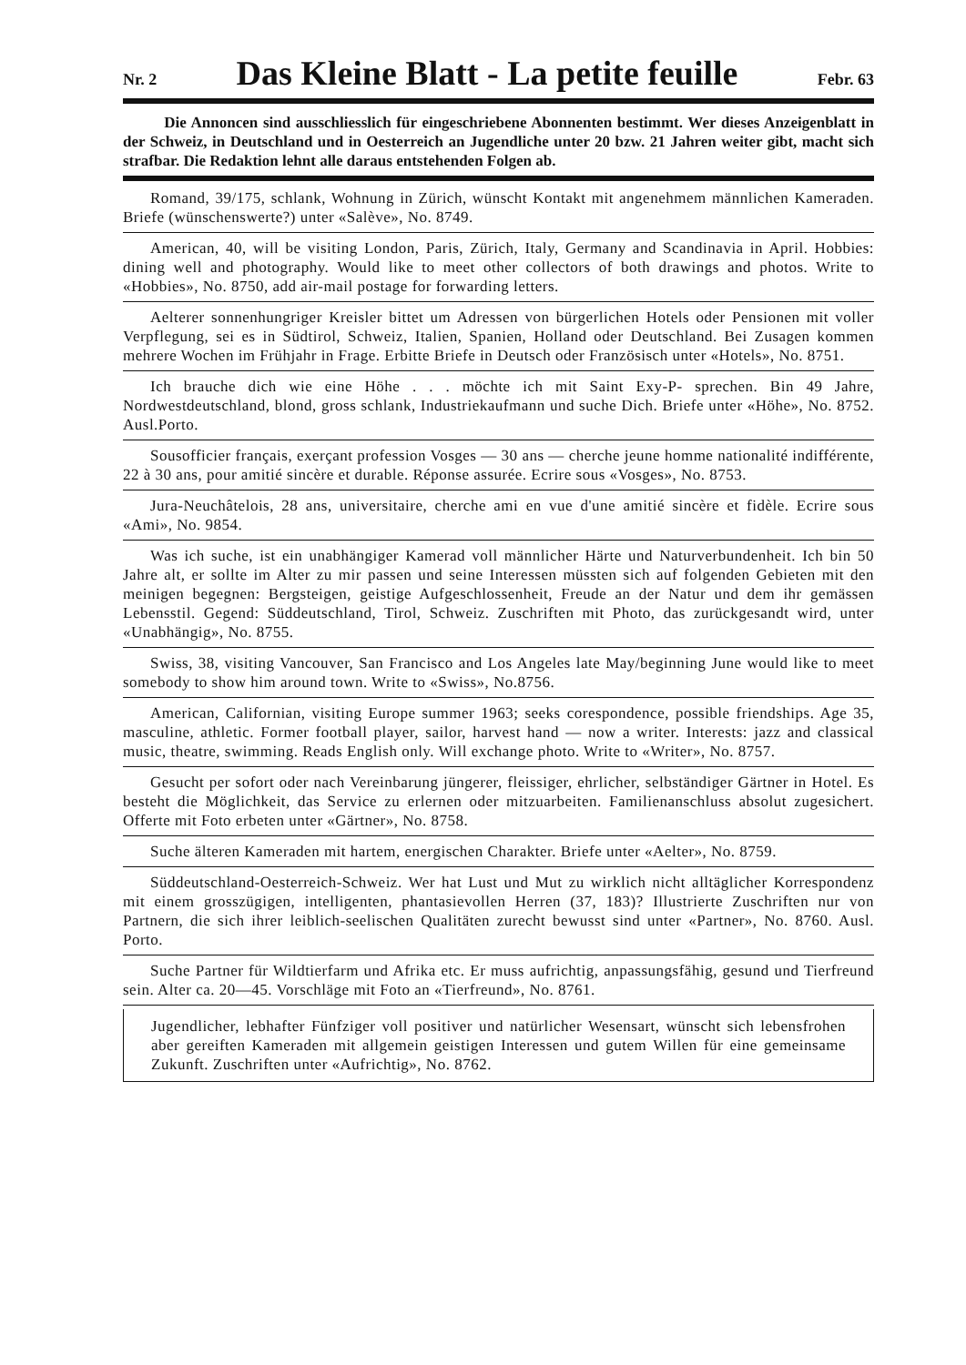Nr. 2
Das Kleine Blatt - La petite feuille
Febr. 63
Die Annoncen sind ausschliesslich für eingeschriebene Abonnenten bestimmt. Wer dieses Anzeigenblatt in der Schweiz, in Deutschland und in Oesterreich an Jugendliche unter 20 bzw. 21 Jahren weiter gibt, macht sich strafbar. Die Redaktion lehnt alle daraus entstehenden Folgen ab.
Romand, 39/175, schlank, Wohnung in Zürich, wünscht Kontakt mit angenehmem männlichen Kameraden. Briefe (wünschenswerte?) unter «Salève», No. 8749.
American, 40, will be visiting London, Paris, Zürich, Italy, Germany and Scandinavia in April. Hobbies: dining well and photography. Would like to meet other collectors of both drawings and photos. Write to «Hobbies», No. 8750, add air-mail postage for forwarding letters.
Aelterer sonnenhungriger Kreisler bittet um Adressen von bürgerlichen Hotels oder Pensionen mit voller Verpflegung, sei es in Südtirol, Schweiz, Italien, Spanien, Holland oder Deutschland. Bei Zusagen kommen mehrere Wochen im Frühjahr in Frage. Erbitte Briefe in Deutsch oder Französisch unter «Hotels», No. 8751.
Ich brauche dich wie eine Höhe . . . möchte ich mit Saint Exy-P- sprechen. Bin 49 Jahre, Nordwestdeutschland, blond, gross schlank, Industriekaufmann und suche Dich. Briefe unter «Höhe», No. 8752. Ausl.Porto.
Sousofficier français, exerçant profession Vosges — 30 ans — cherche jeune homme nationalité indifférente, 22 à 30 ans, pour amitié sincère et durable. Réponse assurée. Ecrire sous «Vosges», No. 8753.
Jura-Neuchâtelois, 28 ans, universitaire, cherche ami en vue d'une amitié sincère et fidèle. Ecrire sous «Ami», No. 9854.
Was ich suche, ist ein unabhängiger Kamerad voll männlicher Härte und Naturverbundenheit. Ich bin 50 Jahre alt, er sollte im Alter zu mir passen und seine Interessen müssten sich auf folgenden Gebieten mit den meinigen begegnen: Bergsteigen, geistige Aufgeschlossenheit, Freude an der Natur und dem ihr gemässen Lebensstil. Gegend: Süddeutschland, Tirol, Schweiz. Zuschriften mit Photo, das zurückgesandt wird, unter «Unabhängig», No. 8755.
Swiss, 38, visiting Vancouver, San Francisco and Los Angeles late May/beginning June would like to meet somebody to show him around town. Write to «Swiss», No.8756.
American, Californian, visiting Europe summer 1963; seeks corespondence, possible friendships. Age 35, masculine, athletic. Former football player, sailor, harvest hand — now a writer. Interests: jazz and classical music, theatre, swimming. Reads English only. Will exchange photo. Write to «Writer», No. 8757.
Gesucht per sofort oder nach Vereinbarung jüngerer, fleissiger, ehrlicher, selbständiger Gärtner in Hotel. Es besteht die Möglichkeit, das Service zu erlernen oder mitzuarbeiten. Familienanschluss absolut zugesichert. Offerte mit Foto erbeten unter «Gärtner», No. 8758.
Suche älteren Kameraden mit hartem, energischen Charakter. Briefe unter «Aelter», No. 8759.
Süddeutschland-Oesterreich-Schweiz. Wer hat Lust und Mut zu wirklich nicht alltäglicher Korrespondenz mit einem grosszügigen, intelligenten, phantasievollen Herren (37, 183)? Illustrierte Zuschriften nur von Partnern, die sich ihrer leiblich-seelischen Qualitäten zurecht bewusst sind unter «Partner», No. 8760. Ausl. Porto.
Suche Partner für Wildtierfarm und Afrika etc. Er muss aufrichtig, anpassungsfähig, gesund und Tierfreund sein. Alter ca. 20—45. Vorschläge mit Foto an «Tierfreund», No. 8761.
Jugendlicher, lebhafter Fünfziger voll positiver und natürlicher Wesensart, wünscht sich lebensfrohen aber gereiften Kameraden mit allgemein geistigen Interessen und gutem Willen für eine gemeinsame Zukunft. Zuschriften unter «Aufrichtig», No. 8762.